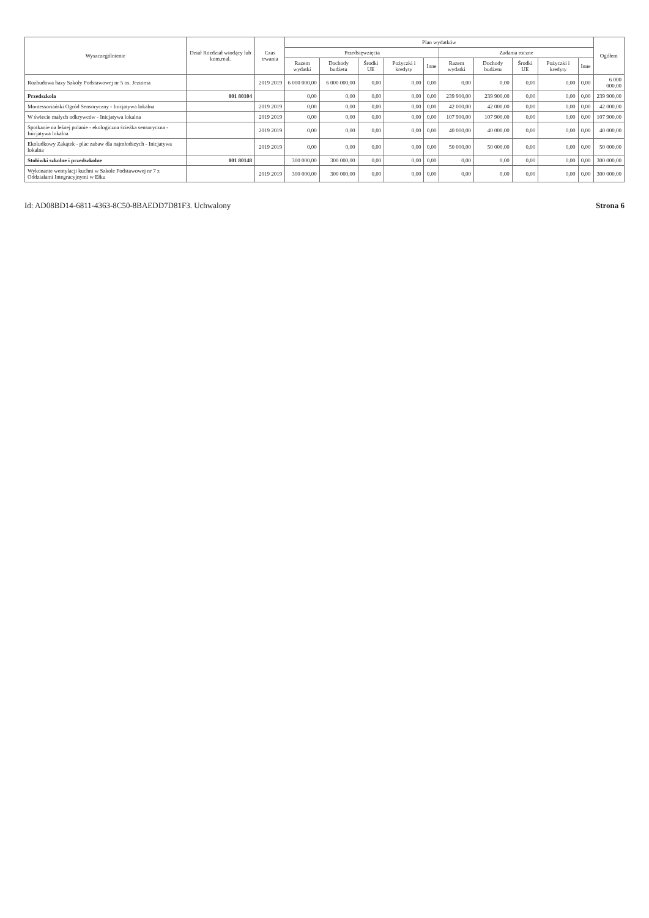| Wyszczególnienie | Dział Rozdział wiodący lub kom.real. | Czas trwania | Plan wydatków | | | | | | | | | | Ogółem |
| --- | --- | --- | --- | --- | --- | --- | --- | --- | --- | --- | --- | --- | --- |
| | | | Przedsięwzięcia | | | | | Zadania roczne | | | | | |
| | | | Razem wydatki | Dochody budżetu | Środki UE | Pożyczki i kredyty | Inne | Razem wydatki | Dochody budżetu | Środki UE | Pożyczki i kredyty | Inne | |
| Rozbudowa bazy Szkoły Podstawowej nr 5 os. Jeziorna | | 2019 2019 | 6 000 000,00 | 6 000 000,00 | 0,00 | 0,00 | 0,00 | 0,00 | 0,00 | 0,00 | 0,00 | 0,00 | 6 000 000,00 |
| Przedszkola | 801 80104 | | 0,00 | 0,00 | 0,00 | 0,00 | 0,00 | 239 900,00 | 239 900,00 | 0,00 | 0,00 | 0,00 | 239 900,00 |
| Montessoriański Ogród Sensoryczny - Inicjatywa lokalna | | 2019 2019 | 0,00 | 0,00 | 0,00 | 0,00 | 0,00 | 42 000,00 | 42 000,00 | 0,00 | 0,00 | 0,00 | 42 000,00 |
| W świecie małych odkrywców - Inicjatywa lokalna | | 2019 2019 | 0,00 | 0,00 | 0,00 | 0,00 | 0,00 | 107 900,00 | 107 900,00 | 0,00 | 0,00 | 0,00 | 107 900,00 |
| Spotkanie na leśnej polanie - ekologiczna ścieżka sensoryczna - Inicjatywa lokalna | | 2019 2019 | 0,00 | 0,00 | 0,00 | 0,00 | 0,00 | 40 000,00 | 40 000,00 | 0,00 | 0,00 | 0,00 | 40 000,00 |
| Ekoludkowy Zakątek - plac zabaw dla najmłodszych - Inicjatywa lokalna | | 2019 2019 | 0,00 | 0,00 | 0,00 | 0,00 | 0,00 | 50 000,00 | 50 000,00 | 0,00 | 0,00 | 0,00 | 50 000,00 |
| Stołówki szkolne i przedszkolne | 801 80148 | | 300 000,00 | 300 000,00 | 0,00 | 0,00 | 0,00 | 0,00 | 0,00 | 0,00 | 0,00 | 0,00 | 300 000,00 |
| Wykonanie wentylacji kuchni w Szkole Podstawowej nr 7 z Oddziałami Integracyjnymi w Ełku | | 2019 2019 | 300 000,00 | 300 000,00 | 0,00 | 0,00 | 0,00 | 0,00 | 0,00 | 0,00 | 0,00 | 0,00 | 300 000,00 |
Id: AD08BD14-6811-4363-8C50-8BAEDD7D81F3. Uchwalony Strona 6